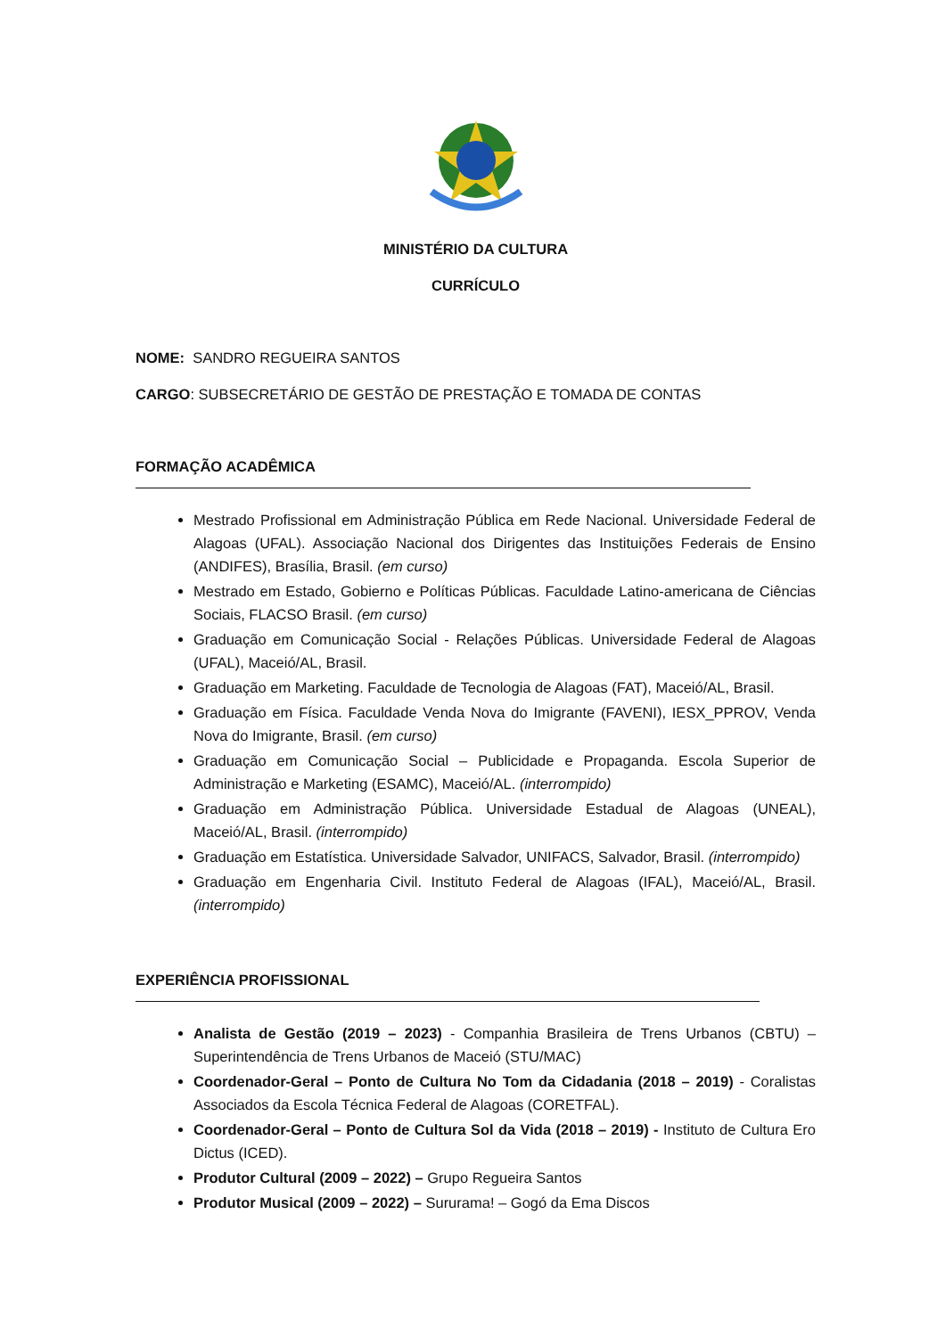MINISTÉRIO DA CULTURA
CURRÍCULO
NOME: SANDRO REGUEIRA SANTOS
CARGO: SUBSECRETÁRIO DE GESTÃO DE PRESTAÇÃO E TOMADA DE CONTAS
FORMAÇÃO ACADÊMICA
Mestrado Profissional em Administração Pública em Rede Nacional. Universidade Federal de Alagoas (UFAL). Associação Nacional dos Dirigentes das Instituições Federais de Ensino (ANDIFES), Brasília, Brasil. (em curso)
Mestrado em Estado, Gobierno e Políticas Públicas. Faculdade Latino-americana de Ciências Sociais, FLACSO Brasil. (em curso)
Graduação em Comunicação Social - Relações Públicas. Universidade Federal de Alagoas (UFAL), Maceió/AL, Brasil.
Graduação em Marketing. Faculdade de Tecnologia de Alagoas (FAT), Maceió/AL, Brasil.
Graduação em Física. Faculdade Venda Nova do Imigrante (FAVENI), IESX_PPROV, Venda Nova do Imigrante, Brasil. (em curso)
Graduação em Comunicação Social – Publicidade e Propaganda. Escola Superior de Administração e Marketing (ESAMC), Maceió/AL. (interrompido)
Graduação em Administração Pública. Universidade Estadual de Alagoas (UNEAL), Maceió/AL, Brasil. (interrompido)
Graduação em Estatística. Universidade Salvador, UNIFACS, Salvador, Brasil. (interrompido)
Graduação em Engenharia Civil. Instituto Federal de Alagoas (IFAL), Maceió/AL, Brasil. (interrompido)
EXPERIÊNCIA PROFISSIONAL
Analista de Gestão (2019 – 2023) - Companhia Brasileira de Trens Urbanos (CBTU) – Superintendência de Trens Urbanos de Maceió (STU/MAC)
Coordenador-Geral – Ponto de Cultura No Tom da Cidadania (2018 – 2019) - Coralistas Associados da Escola Técnica Federal de Alagoas (CORETFAL).
Coordenador-Geral – Ponto de Cultura Sol da Vida (2018 – 2019) - Instituto de Cultura Ero Dictus (ICED).
Produtor Cultural (2009 – 2022) – Grupo Regueira Santos
Produtor Musical (2009 – 2022) – Sururama! – Gogó da Ema Discos